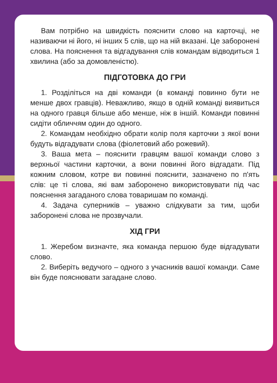Вам потрібно на швидкість пояснити слово на карточці, не називаючи ні його, ні інших 5 слів, що на ній вказані. Це заборонені слова. На пояснення та відгадування слів командам відводиться 1 хвилина (або за домовленістю).
ПІДГОТОВКА ДО ГРИ
1. Розділіться на дві команди (в команді повинно бути не менше двох гравців). Неважливо, якщо в одній команді виявиться на одного гравця більше або менше, ніж в іншій. Команди повинні сидіти обличчям один до одного.
2. Командам необхідно обрати колір поля карточки з якої вони будуть відгадувати слова (фіолетовий або рожевий).
3. Ваша мета – пояснити гравцям вашої команди слово з верхньої частини карточки, а вони повинні його відгадати. Під кожним словом, котре ви повинні пояснити, зазначено по п'ять слів: це ті слова, які вам заборонено використовувати під час пояснення загаданого слова товаришам по команді.
4. Задача суперників – уважно слідкувати за тим, щоби заборонені слова не прозвучали.
ХІД ГРИ
1. Жеребом визначте, яка команда першою буде відгадувати слово.
2. Виберіть ведучого – одного з учасників вашої команди. Саме він буде пояснювати загадане слово.